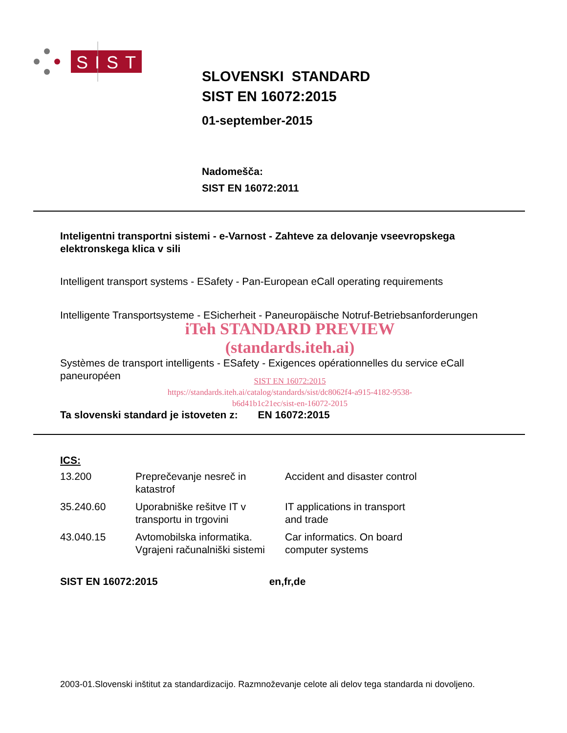SIST
SLOVENSKI STANDARD
SIST EN 16072:2015
01-september-2015
Nadomešča:
SIST EN 16072:2011
Inteligentni transportni sistemi - e-Varnost - Zahteve za delovanje vseevropskega elektronskega klica v sili
Intelligent transport systems - ESafety - Pan-European eCall operating requirements
Intelligente Transportsysteme - ESicherheit - Paneuropäische Notruf-Betriebsanforderungen
iTeh STANDARD PREVIEW
(standards.iteh.ai)
Systèmes de transport intelligents - ESafety - Exigences opérationnelles du service eCall paneuropéen
SIST EN 16072:2015
https://standards.iteh.ai/catalog/standards/sist/dc8062f4-a915-4182-9538-
b6d41b1c21ec/sist-en-16072-2015
Ta slovenski standard je istoveten z: EN 16072:2015
ICS:
| 13.200 | Preprečevanje nesreč in katastrof | Accident and disaster control |
| 35.240.60 | Uporabniške rešitve IT v transportu in trgovini | IT applications in transport and trade |
| 43.040.15 | Avtomobilska informatika. Vgrajeni računalniški sistemi | Car informatics. On board computer systems |
SIST EN 16072:2015 en,fr,de
2003-01.Slovenski inštitut za standardizacijo. Razmnoževanje celote ali delov tega standarda ni dovoljeno.